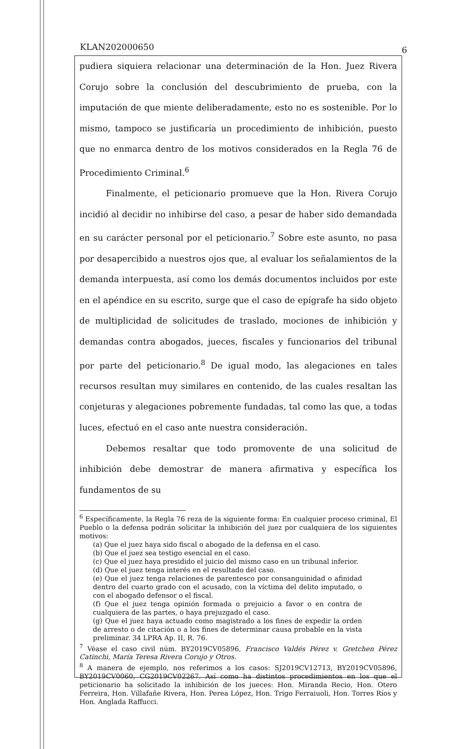KLAN202000650 6
pudiera siquiera relacionar una determinación de la Hon. Juez Rivera Corujo sobre la conclusión del descubrimiento de prueba, con la imputación de que miente deliberadamente, esto no es sostenible. Por lo mismo, tampoco se justificaría un procedimiento de inhibición, puesto que no enmarca dentro de los motivos considerados en la Regla 76 de Procedimiento Criminal.<sup>6</sup>
Finalmente, el peticionario promueve que la Hon. Rivera Corujo incidió al decidir no inhibirse del caso, a pesar de haber sido demandada en su carácter personal por el peticionario.<sup>7</sup> Sobre este asunto, no pasa por desapercibido a nuestros ojos que, al evaluar los señalamientos de la demanda interpuesta, así como los demás documentos incluidos por este en el apéndice en su escrito, surge que el caso de epígrafe ha sido objeto de multiplicidad de solicitudes de traslado, mociones de inhibición y demandas contra abogados, jueces, fiscales y funcionarios del tribunal por parte del peticionario.<sup>8</sup> De igual modo, las alegaciones en tales recursos resultan muy similares en contenido, de las cuales resaltan las conjeturas y alegaciones pobremente fundadas, tal como las que, a todas luces, efectuó en el caso ante nuestra consideración.
Debemos resaltar que todo promovente de una solicitud de inhibición debe demostrar de manera afirmativa y específica los fundamentos de su
<sup>6</sup> Específicamente, la Regla 76 reza de la siguiente forma: En cualquier proceso criminal, El Pueblo o la defensa podrán solicitar la inhibición del juez por cualquiera de los siguientes motivos:
(a) Que el juez haya sido fiscal o abogado de la defensa en el caso.
(b) Que el juez sea testigo esencial en el caso.
(c) Que el juez haya presidido el juicio del mismo caso en un tribunal inferior.
(d) Que el juez tenga interés en el resultado del caso.
(e) Que el juez tenga relaciones de parentesco por consanguinidad o afinidad dentro del cuarto grado con el acusado, con la víctima del delito imputado, o con el abogado defensor o el fiscal.
(f) Que el juez tenga opinión formada o prejuicio a favor o en contra de cualquiera de las partes, o haya prejuzgado el caso.
(g) Que el juez haya actuado como magistrado a los fines de expedir la orden de arresto o de citación o a los fines de determinar causa probable en la vista preliminar. 34 LPRA Ap. II, R. 76.
<sup>7</sup> Véase el caso civil núm. BY2019CV05896, Francisco Valdés Pérez v. Gretchen Pérez Catinchi, María Teresa Rivera Corujo y Otros.
<sup>8</sup> A manera de ejemplo, nos referimos a los casos: SJ2019CV12713, BY2019CV05896, BY2019CV0060, CG2019CV02267. Así como ha distintos procedimientos en los que el peticionario ha solicitado la inhibición de los jueces: Hon. Miranda Recio, Hon. Otero Ferreira, Hon. Villafañe Rivera, Hon. Perea López, Hon. Trigo Ferraiuoli, Hon. Torres Ríos y Hon. Anglada Raffucci.